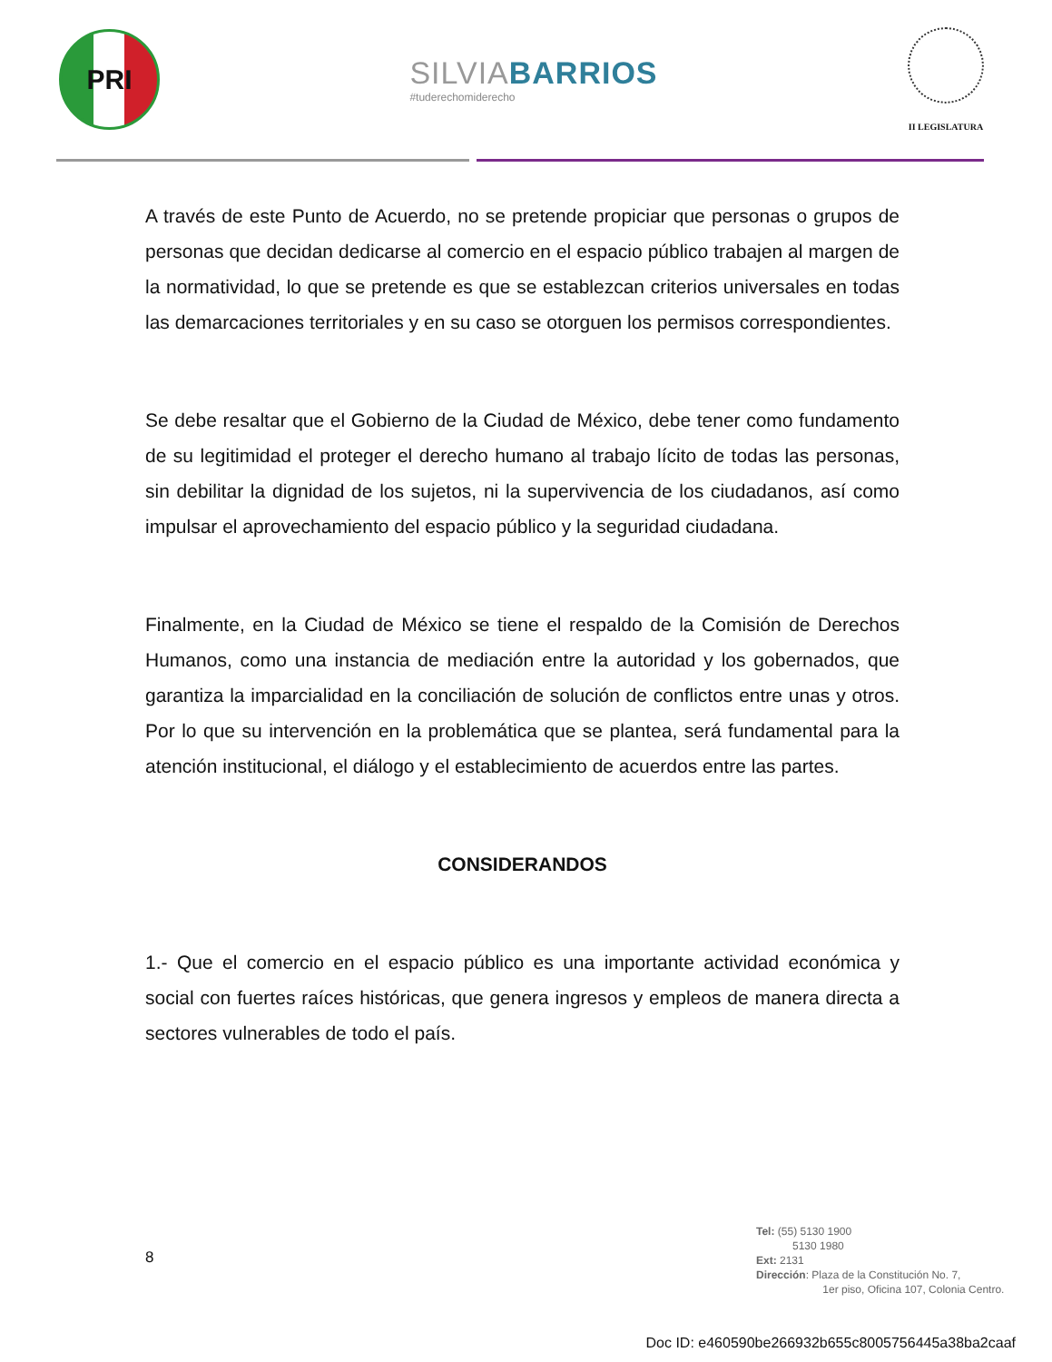PRI
SILVIABARRIOS
#tuderechomiderecho
II LEGISLATURA
A través de este Punto de Acuerdo, no se pretende propiciar que personas o grupos de personas que decidan dedicarse al comercio en el espacio público trabajen al margen de la normatividad, lo que se pretende es que se establezcan criterios universales en todas las demarcaciones territoriales y en su caso se otorguen los permisos correspondientes.
Se debe resaltar que el Gobierno de la Ciudad de México, debe tener como fundamento de su legitimidad el proteger el derecho humano al trabajo lícito de todas las personas, sin debilitar la dignidad de los sujetos, ni la supervivencia de los ciudadanos, así como impulsar el aprovechamiento del espacio público y la seguridad ciudadana.
Finalmente, en la Ciudad de México se tiene el respaldo de la Comisión de Derechos Humanos, como una instancia de mediación entre la autoridad y los gobernados, que garantiza la imparcialidad en la conciliación de solución de conflictos entre unas y otros. Por lo que su intervención en la problemática que se plantea, será fundamental para la atención institucional, el diálogo y el establecimiento de acuerdos entre las partes.
CONSIDERANDOS
1.- Que el comercio en el espacio público es una importante actividad económica y social con fuertes raíces históricas, que genera ingresos y empleos de manera directa a sectores vulnerables de todo el país.
8
Tel: (55) 5130 1900
5130 1980
Ext: 2131
Dirección: Plaza de la Constitución No. 7,
1er piso, Oficina 107, Colonia Centro.
Doc ID: e460590be266932b655c8005756445a38ba2caaf